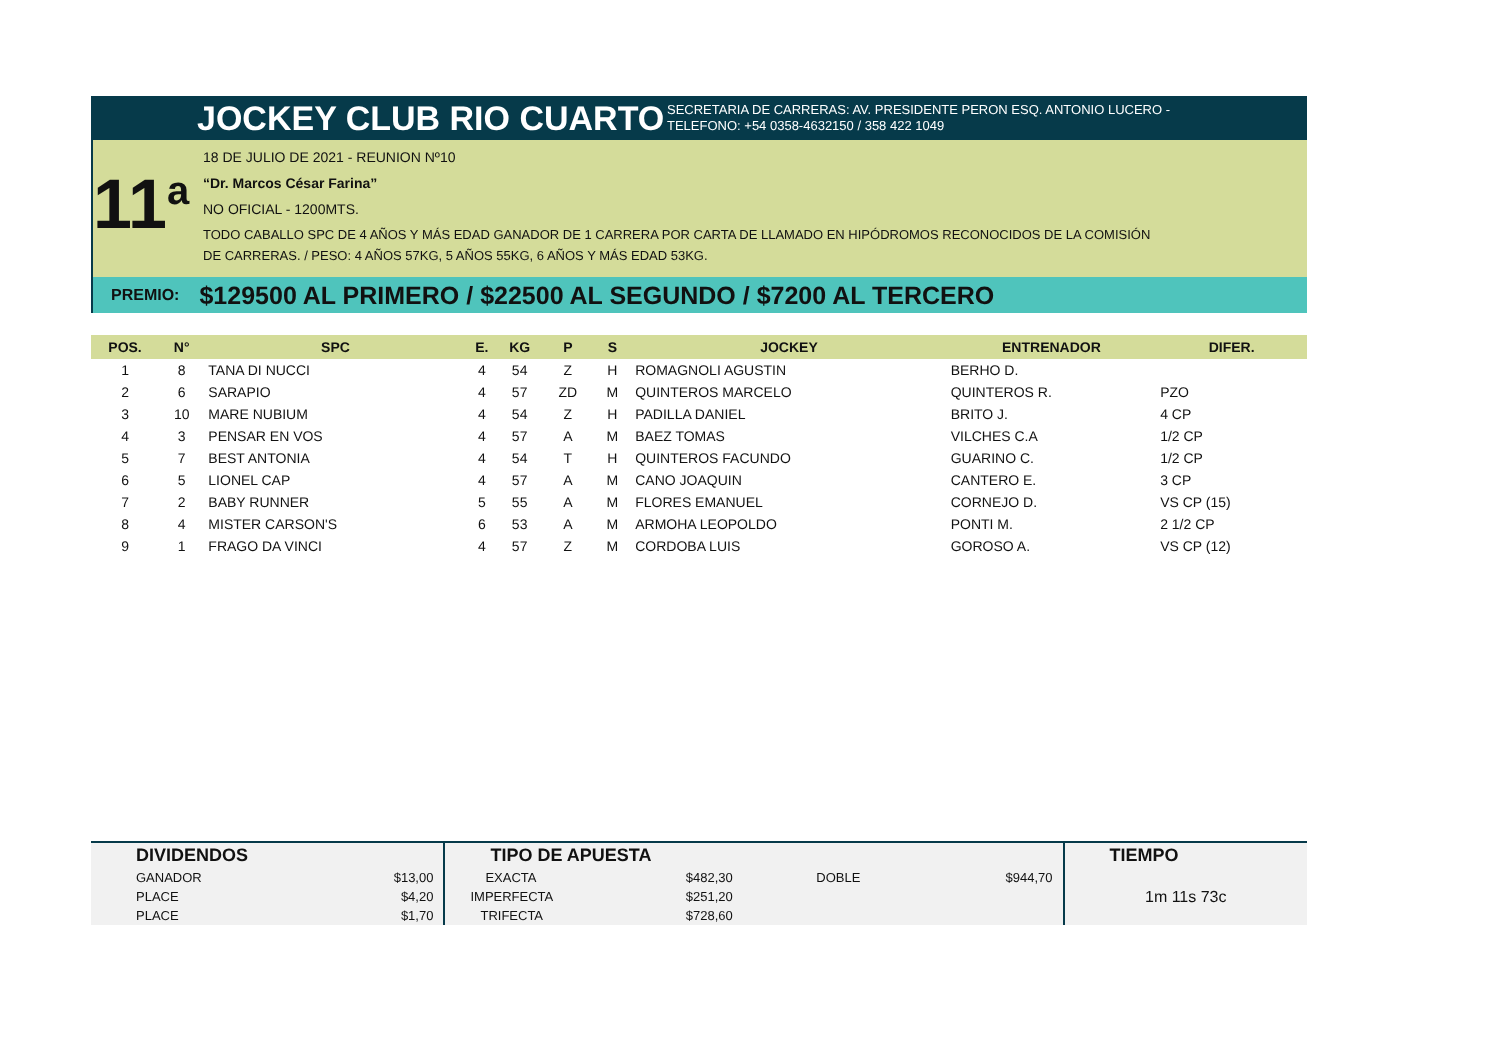JOCKEY CLUB RIO CUARTO
SECRETARIA DE CARRERAS: AV. PRESIDENTE PERON ESQ. ANTONIO LUCERO -
TELEFONO: +54 0358-4632150 / 358 422 1049
11<sup>a</sup>
18 DE JULIO DE 2021 - REUNION Nº10
“Dr. Marcos César Farina”
NO OFICIAL - 1200MTS.
TODO CABALLO SPC DE 4 AÑOS Y MÁS EDAD GANADOR DE 1 CARRERA POR CARTA DE LLAMADO EN HIPÓDROMOS RECONOCIDOS DE LA COMISIÓN
DE CARRERAS. / PESO: 4 AÑOS 57KG, 5 AÑOS 55KG, 6 AÑOS Y MÁS EDAD 53KG.
PREMIO: $129500 AL PRIMERO / $22500 AL SEGUNDO / $7200 AL TERCERO
| POS. | N° | SPC | E. | KG | P | S | JOCKEY | ENTRENADOR | DIFER. |
| --- | --- | --- | --- | --- | --- | --- | --- | --- | --- |
| 1 | 8 | TANA DI NUCCI | 4 | 54 | Z | H | ROMAGNOLI AGUSTIN | BERHO D. | |
| 2 | 6 | SARAPIO | 4 | 57 | ZD | M | QUINTEROS MARCELO | QUINTEROS R. | PZO |
| 3 | 10 | MARE NUBIUM | 4 | 54 | Z | H | PADILLA DANIEL | BRITO J. | 4 CP |
| 4 | 3 | PENSAR EN VOS | 4 | 57 | A | M | BAEZ TOMAS | VILCHES C.A | 1/2 CP |
| 5 | 7 | BEST ANTONIA | 4 | 54 | T | H | QUINTEROS FACUNDO | GUARINO C. | 1/2 CP |
| 6 | 5 | LIONEL CAP | 4 | 57 | A | M | CANO JOAQUIN | CANTERO E. | 3 CP |
| 7 | 2 | BABY RUNNER | 5 | 55 | A | M | FLORES EMANUEL | CORNEJO D. | VS CP (15) |
| 8 | 4 | MISTER CARSON'S | 6 | 53 | A | M | ARMOHA LEOPOLDO | PONTI M. | 2 1/2 CP |
| 9 | 1 | FRAGO DA VINCI | 4 | 57 | Z | M | CORDOBA LUIS | GOROSO A. | VS CP (12) |
| DIVIDENDOS | | TIPO DE APUESTA | | | | TIEMPO |
| --- | --- | --- | --- | --- | --- | --- |
| GANADOR | $13,00 | EXACTA | $482,30 | DOBLE | $944,70 | 1m 11s 73c |
| PLACE | $4,20 | IMPERFECTA | $251,20 | | | |
| PLACE | $1,70 | TRIFECTA | $728,60 | | | |